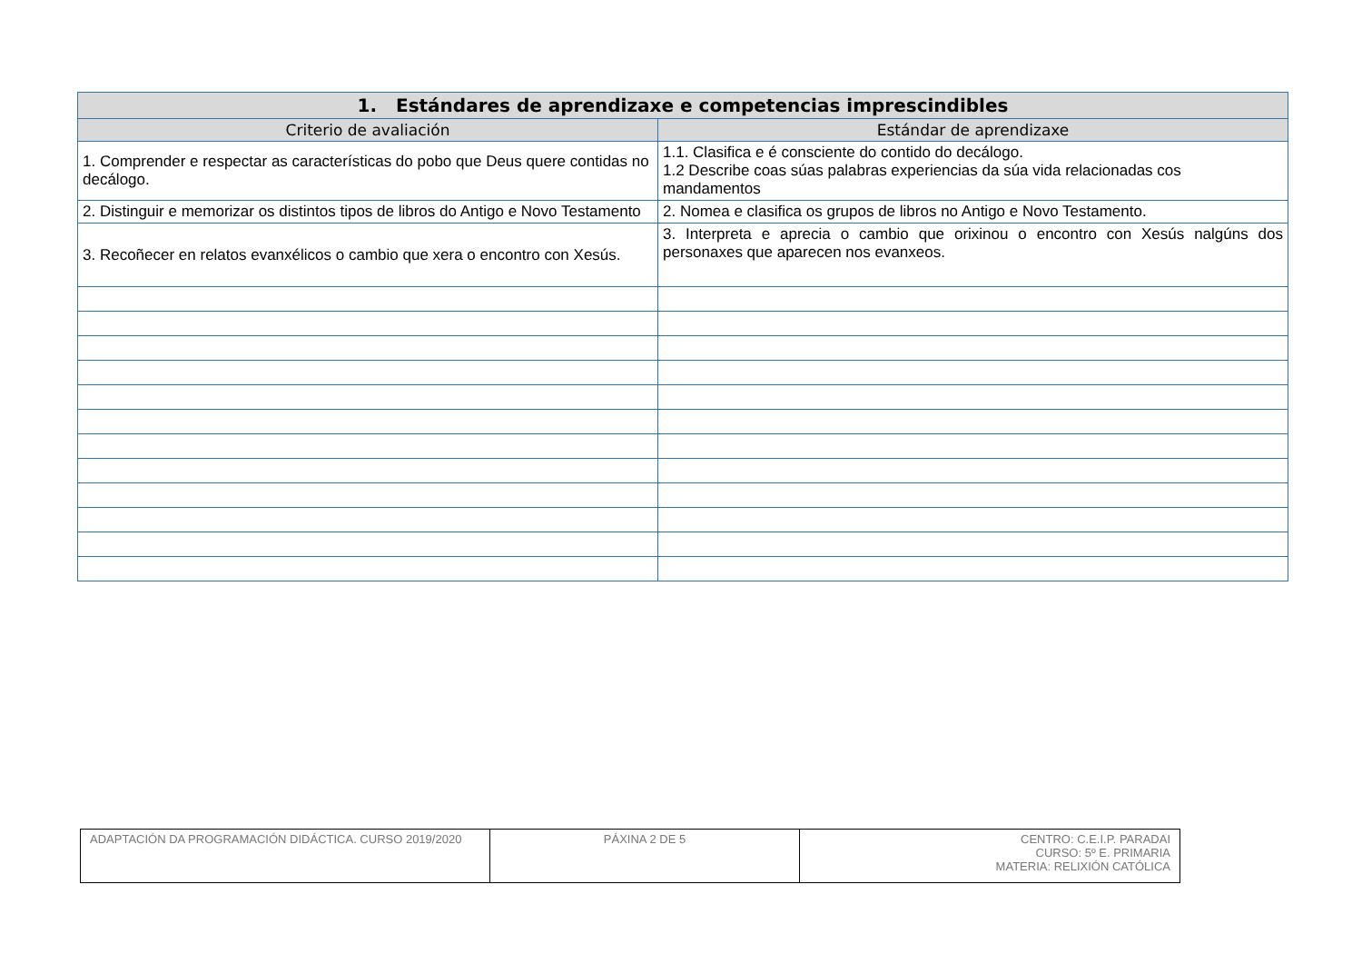| 1. Estándares de aprendizaxe e competencias imprescindibles | |
| --- | --- |
| Criterio de avaliación | Estándar de aprendizaxe |
| 1. Comprender e respectar as características do pobo que Deus quere contidas no decálogo. | 1.1. Clasifica e é consciente do contido do decálogo. 1.2 Describe coas súas palabras experiencias da súa vida relacionadas cos mandamentos |
| 2. Distinguir e memorizar os distintos tipos de libros do Antigo e Novo Testamento | 2. Nomea e clasifica os grupos de libros no Antigo e Novo Testamento. |
| 3. Recoñecer en relatos evanxélicos o cambio que xera o encontro con Xesús. | 3. Interpreta e aprecia o cambio que orixinou o encontro con Xesús nalgúns dos personaxes que aparecen nos evanxeos. |
| ADAPTACIÓN DA PROGRAMACIÓN DIDÁCTICA. CURSO 2019/2020 | PÁXINA 2 DE 5 | CENTRO: C.E.I.P. PARADAI CURSO: 5º E. PRIMARIA MATERIA: RELIXIÓN CATÓLICA |